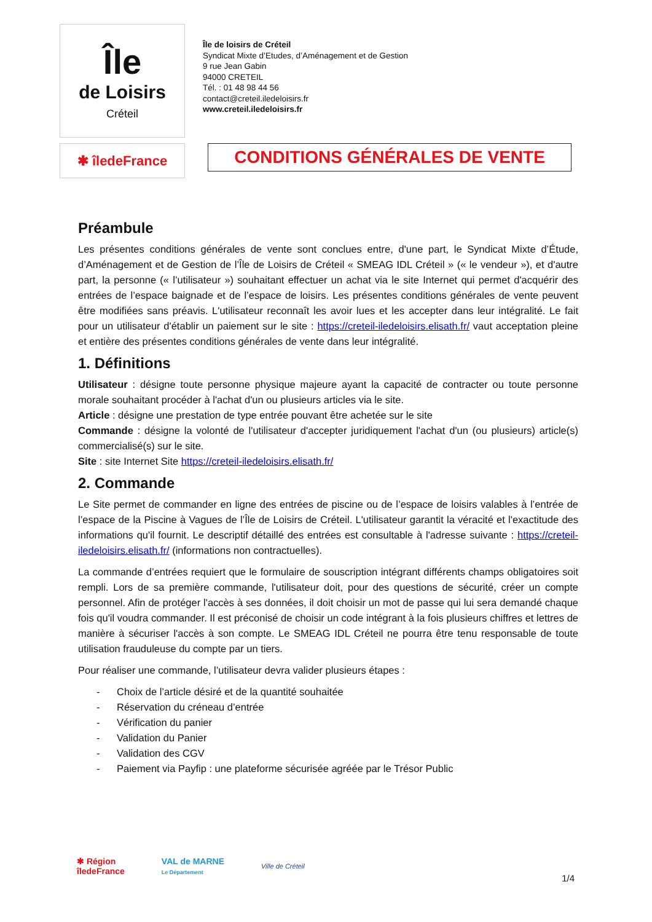Île
de Loisirs
Créteil
Île de loisirs de Créteil
Syndicat Mixte d’Etudes, d’Aménagement et de Gestion
9 rue Jean Gabin
94000 CRETEIL
Tél. : 01 48 98 44 56
contact@creteil.iledeloisirs.fr
www.creteil.iledeloisirs.fr
✱ îledeFrance
CONDITIONS GÉNÉRALES DE VENTE
Préambule
Les présentes conditions générales de vente sont conclues entre, d'une part, le Syndicat Mixte d’Étude, d’Aménagement et de Gestion de l’Île de Loisirs de Créteil « SMEAG IDL Créteil » (« le vendeur »), et d'autre part, la personne (« l’utilisateur ») souhaitant effectuer un achat via le site Internet qui permet d'acquérir des entrées de l’espace baignade et de l’espace de loisirs. Les présentes conditions générales de vente peuvent être modifiées sans préavis. L'utilisateur reconnaît les avoir lues et les accepter dans leur intégralité. Le fait pour un utilisateur d'établir un paiement sur le site : https://creteil-iledeloisirs.elisath.fr/ vaut acceptation pleine et entière des présentes conditions générales de vente dans leur intégralité.
1. Définitions
Utilisateur : désigne toute personne physique majeure ayant la capacité de contracter ou toute personne morale souhaitant procéder à l'achat d'un ou plusieurs articles via le site.
Article : désigne une prestation de type entrée pouvant être achetée sur le site
Commande : désigne la volonté de l'utilisateur d'accepter juridiquement l'achat d'un (ou plusieurs) article(s) commercialisé(s) sur le site.
Site : site Internet Site https://creteil-iledeloisirs.elisath.fr/
2. Commande
Le Site permet de commander en ligne des entrées de piscine ou de l’espace de loisirs valables à l’entrée de l’espace de la Piscine à Vagues de l’Île de Loisirs de Créteil. L'utilisateur garantit la véracité et l'exactitude des informations qu'il fournit. Le descriptif détaillé des entrées est consultable à l'adresse suivante : https://creteil-iledeloisirs.elisath.fr/ (informations non contractuelles).
La commande d’entrées requiert que le formulaire de souscription intégrant différents champs obligatoires soit rempli. Lors de sa première commande, l'utilisateur doit, pour des questions de sécurité, créer un compte personnel. Afin de protéger l'accès à ses données, il doit choisir un mot de passe qui lui sera demandé chaque fois qu'il voudra commander. Il est préconisé de choisir un code intégrant à la fois plusieurs chiffres et lettres de manière à sécuriser l'accès à son compte. Le SMEAG IDL Créteil ne pourra être tenu responsable de toute utilisation frauduleuse du compte par un tiers.
Pour réaliser une commande, l’utilisateur devra valider plusieurs étapes :
- Choix de l’article désiré et de la quantité souhaitée
- Réservation du créneau d’entrée
- Vérification du panier
- Validation du Panier
- Validation des CGV
- Paiement via Payfip : une plateforme sécurisée agréée par le Trésor Public
✱ Région
îledeFrance
VAL de MARNE
Le Département
Ville de Créteil
1/4